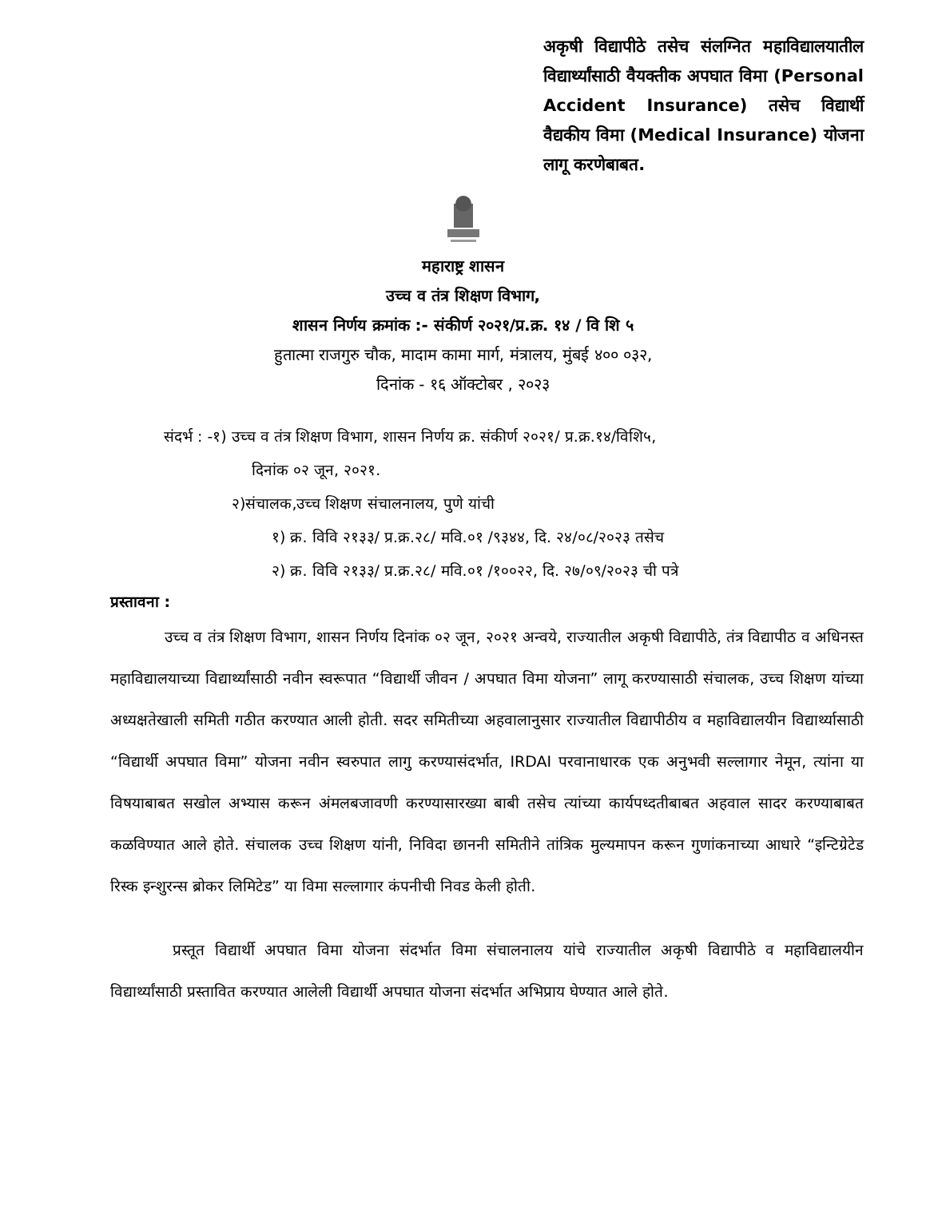अकृषी विद्यापीठे तसेच संलग्नित महाविद्यालयातील विद्यार्थ्यांसाठी वैयक्तीक अपघात विमा (Personal Accident Insurance) तसेच विद्यार्थी वैद्यकीय विमा (Medical Insurance) योजना लागू करणेबाबत.
महाराष्ट्र शासन
उच्च व तंत्र शिक्षण विभाग,
शासन निर्णय क्रमांक :- संकीर्ण २०२१/प्र.क्र. १४ / वि शि ५
हुतात्मा राजगुरु चौक, मादाम कामा मार्ग, मंत्रालय, मुंबई ४०० ०३२,
दिनांक - १६ ऑक्टोबर , २०२३
संदर्भ : -१) उच्च व तंत्र शिक्षण विभाग, शासन निर्णय क्र. संकीर्ण २०२१/ प्र.क्र.१४/विशि५,
दिनांक ०२ जून, २०२१.
२)संचालक,उच्च शिक्षण संचालनालय, पुणे यांची
१) क्र. विवि २१३३/ प्र.क्र.२८/ मवि.०१ /९३४४, दि. २४/०८/२०२३ तसेच
२) क्र. विवि २१३३/ प्र.क्र.२८/ मवि.०१ /१००२२, दि. २७/०९/२०२३ ची पत्रे
प्रस्तावना :
उच्च व तंत्र शिक्षण विभाग, शासन निर्णय दिनांक ०२ जून, २०२१ अन्वये, राज्यातील अकृषी विद्यापीठे, तंत्र विद्यापीठ व अधिनस्त महाविद्यालयाच्या विद्यार्थ्यांसाठी नवीन स्वरूपात “विद्यार्थी जीवन / अपघात विमा योजना” लागू करण्यासाठी संचालक, उच्च शिक्षण यांच्या अध्यक्षतेखाली समिती गठीत करण्यात आली होती. सदर समितीच्या अहवालानुसार राज्यातील विद्यापीठीय व महाविद्यालयीन विद्यार्थ्यासाठी “विद्यार्थी अपघात विमा” योजना नवीन स्वरुपात लागु करण्यासंदर्भात, IRDAI परवानाधारक एक अनुभवी सल्लागार नेमून, त्यांना या विषयाबाबत सखोल अभ्यास करून अंमलबजावणी करण्यासारख्या बाबी तसेच त्यांच्या कार्यपध्दतीबाबत अहवाल सादर करण्याबाबत कळविण्यात आले होते. संचालक उच्च शिक्षण यांनी, निविदा छाननी समितीने तांत्रिक मुल्यमापन करून गुणांकनाच्या आधारे “इन्टिग्रेटेड रिस्क इन्शुरन्स ब्रोकर लिमिटेड” या विमा सल्लागार कंपनीची निवड केली होती.
प्रस्तूत विद्यार्थी अपघात विमा योजना संदर्भात विमा संचालनालय यांचे राज्यातील अकृषी विद्यापीठे व महाविद्यालयीन विद्यार्थ्यांसाठी प्रस्तावित करण्यात आलेली विद्यार्थी अपघात योजना संदर्भात अभिप्राय घेण्यात आले होते.